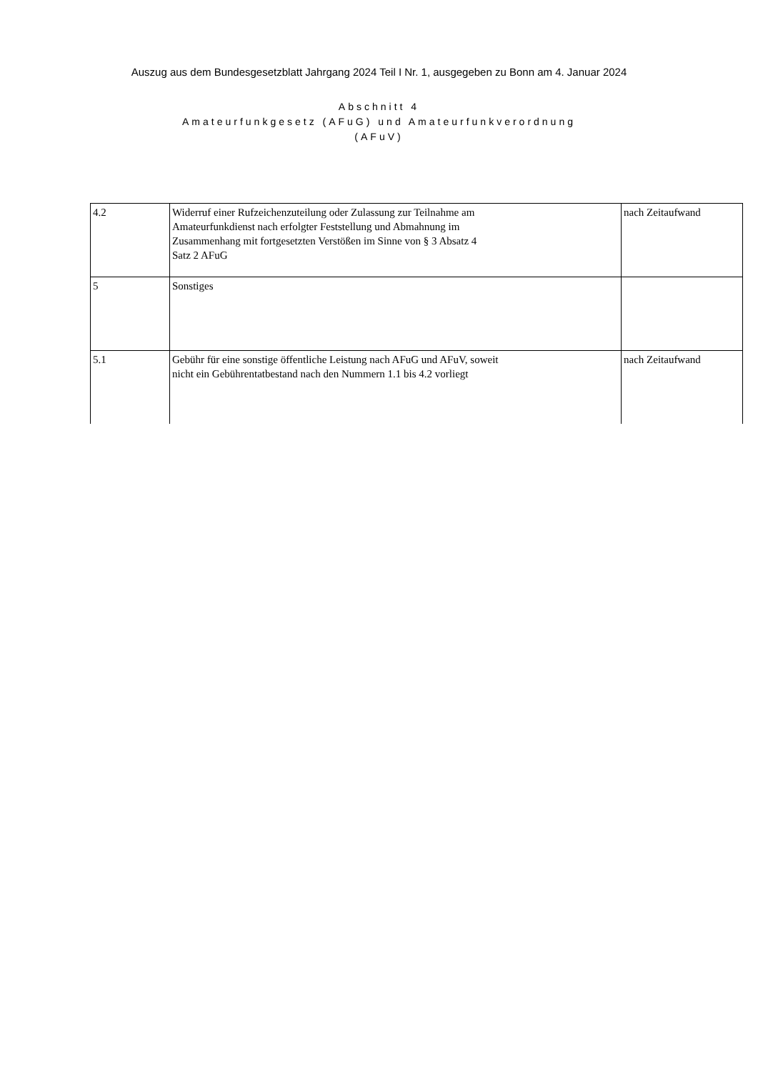Auszug aus dem Bundesgesetzblatt Jahrgang 2024 Teil I Nr. 1, ausgegeben zu Bonn am 4. Januar 2024
Abschnitt 4
Amateurfunkgesetz (AFuG) und Amateurfunkverordnung
(AFuV)
| 4.2 | Widerruf einer Rufzeichenzuteilung oder Zulassung zur Teilnahme am Amateurfunkdienst nach erfolgter Feststellung und Abmahnung im Zusammenhang mit fortgesetzten Verstößen im Sinne von § 3 Absatz 4 Satz 2 AFuG | nach Zeitaufwand |
| 5 | Sonstiges | |
| 5.1 | Gebühr für eine sonstige öffentliche Leistung nach AFuG und AFuV, soweit nicht ein Gebührentatbestand nach den Nummern 1.1 bis 4.2 vorliegt | nach Zeitaufwand |